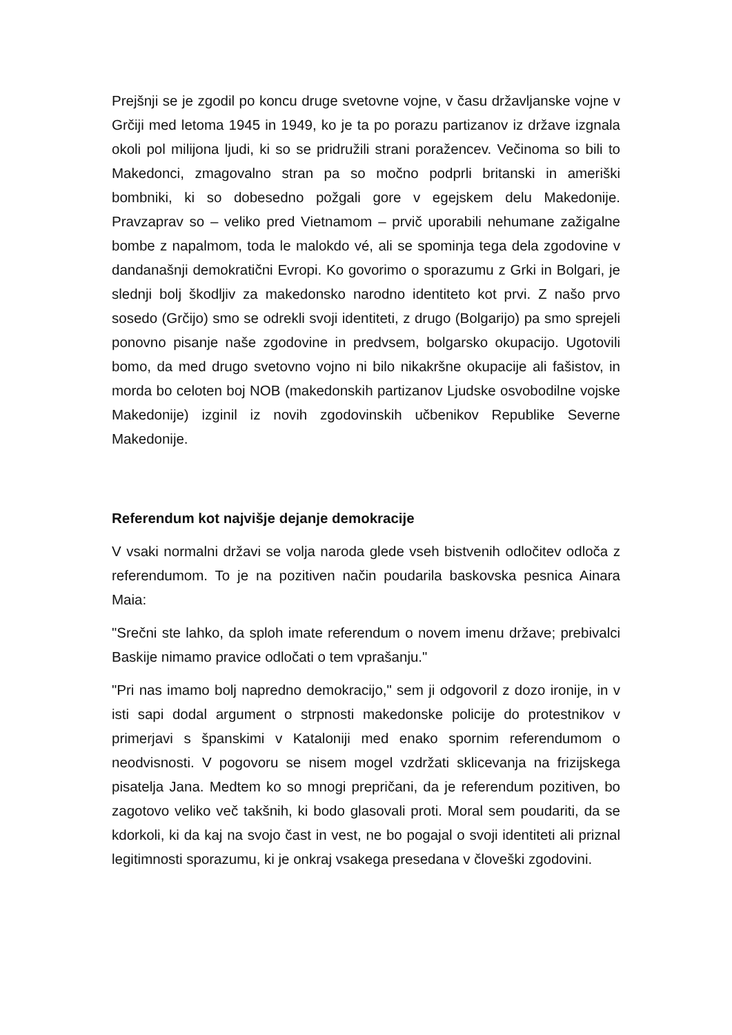Prejšnji se je zgodil po koncu druge svetovne vojne, v času državljanske vojne v Grčiji med letoma 1945 in 1949, ko je ta po porazu partizanov iz države izgnala okoli pol milijona ljudi, ki so se pridružili strani poražencev. Večinoma so bili to Makedonci, zmagovalno stran pa so močno podprli britanski in ameriški bombniki, ki so dobesedno požgali gore v egejskem delu Makedonije. Pravzaprav so – veliko pred Vietnamom – prvič uporabili nehumane zažigalne bombe z napalmom, toda le malokdo vé, ali se spominja tega dela zgodovine v dandanašnji demokratični Evropi. Ko govorimo o sporazumu z Grki in Bolgari, je slednji bolj škodljiv za makedonsko narodno identiteto kot prvi. Z našo prvo sosedo (Grčijo) smo se odrekli svoji identiteti, z drugo (Bolgarijo) pa smo sprejeli ponovno pisanje naše zgodovine in predvsem, bolgarsko okupacijo. Ugotovili bomo, da med drugo svetovno vojno ni bilo nikakršne okupacije ali fašistov, in morda bo celoten boj NOB (makedonskih partizanov Ljudske osvobodilne vojske Makedonije) izginil iz novih zgodovinskih učbenikov Republike Severne Makedonije.
Referendum kot najvišje dejanje demokracije
V vsaki normalni državi se volja naroda glede vseh bistvenih odločitev odloča z referendumom. To je na pozitiven način poudarila baskovska pesnica Ainara Maia:
"Srečni ste lahko, da sploh imate referendum o novem imenu države; prebivalci Baskije nimamo pravice odločati o tem vprašanju."
"Pri nas imamo bolj napredno demokracijo," sem ji odgovoril z dozo ironije, in v isti sapi dodal argument o strpnosti makedonske policije do protestnikov v primerjavi s španskimi v Kataloniji med enako spornim referendumom o neodvisnosti. V pogovoru se nisem mogel vzdržati sklicevanja na frizijskega pisatelja Jana. Medtem ko so mnogi prepričani, da je referendum pozitiven, bo zagotovo veliko več takšnih, ki bodo glasovali proti. Moral sem poudariti, da se kdorkoli, ki da kaj na svojo čast in vest, ne bo pogajal o svoji identiteti ali priznal legitimnosti sporazumu, ki je onkraj vsakega presedana v človeški zgodovini.